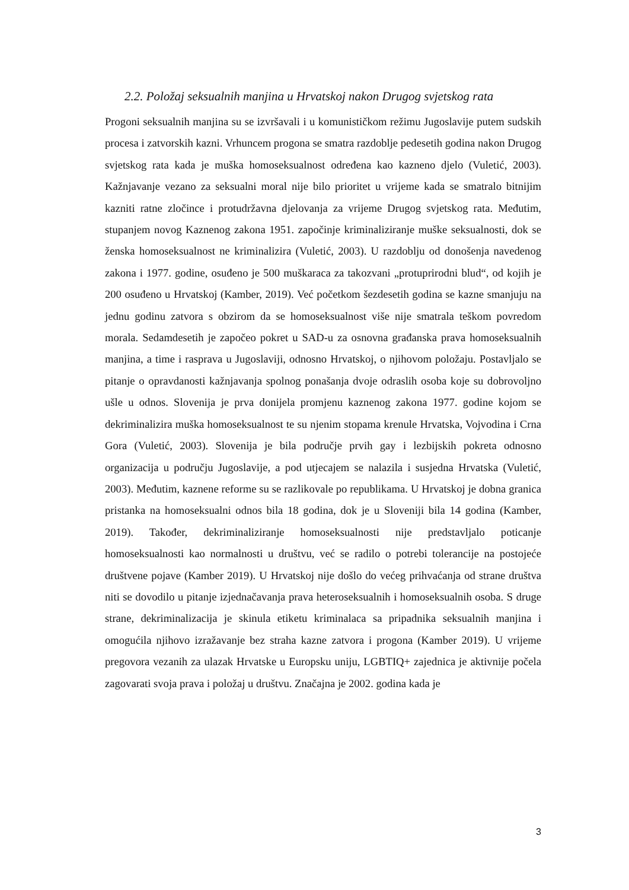2.2. Položaj seksualnih manjina u Hrvatskoj nakon Drugog svjetskog rata
Progoni seksualnih manjina su se izvršavali i u komunističkom režimu Jugoslavije putem sudskih procesa i zatvorskih kazni. Vrhuncem progona se smatra razdoblje pedesetih godina nakon Drugog svjetskog rata kada je muška homoseksualnost određena kao kazneno djelo (Vuletić, 2003). Kažnjavanje vezano za seksualni moral nije bilo prioritet u vrijeme kada se smatralo bitnijim kazniti ratne zločince i protudržavna djelovanja za vrijeme Drugog svjetskog rata. Međutim, stupanjem novog Kaznenog zakona 1951. započinje kriminaliziranje muške seksualnosti, dok se ženska homoseksualnost ne kriminalizira (Vuletić, 2003). U razdoblju od donošenja navedenog zakona i 1977. godine, osuđeno je 500 muškaraca za takozvani „protuprirodni blud“, od kojih je 200 osuđeno u Hrvatskoj (Kamber, 2019). Već početkom šezdesetih godina se kazne smanjuju na jednu godinu zatvora s obzirom da se homoseksualnost više nije smatrala teškom povredom morala. Sedamdesetih je započeo pokret u SAD-u za osnovna građanska prava homoseksualnih manjina, a time i rasprava u Jugoslaviji, odnosno Hrvatskoj, o njihovom položaju. Postavljalo se pitanje o opravdanosti kažnjavanja spolnog ponašanja dvoje odraslih osoba koje su dobrovoljno ušle u odnos. Slovenija je prva donijela promjenu kaznenog zakona 1977. godine kojom se dekriminalizira muška homoseksualnost te su njenim stopama krenule Hrvatska, Vojvodina i Crna Gora (Vuletić, 2003). Slovenija je bila područje prvih gay i lezbijskih pokreta odnosno organizacija u području Jugoslavije, a pod utjecajem se nalazila i susjedna Hrvatska (Vuletić, 2003). Međutim, kaznene reforme su se razlikovale po republikama. U Hrvatskoj je dobna granica pristanka na homoseksualni odnos bila 18 godina, dok je u Sloveniji bila 14 godina (Kamber, 2019). Također, dekriminaliziranje homoseksualnosti nije predstavljalo poticanje homoseksualnosti kao normalnosti u društvu, već se radilo o potrebi tolerancije na postojeće društvene pojave (Kamber 2019). U Hrvatskoj nije došlo do većeg prihvaćanja od strane društva niti se dovodilo u pitanje izjednačavanja prava heteroseksualnih i homoseksualnih osoba. S druge strane, dekriminalizacija je skinula etiketu kriminalaca sa pripadnika seksualnih manjina i omogućila njihovo izražavanje bez straha kazne zatvora i progona (Kamber 2019). U vrijeme pregovora vezanih za ulazak Hrvatske u Europsku uniju, LGBTIQ+ zajednica je aktivnije počela zagovarati svoja prava i položaj u društvu. Značajna je 2002. godina kada je
3